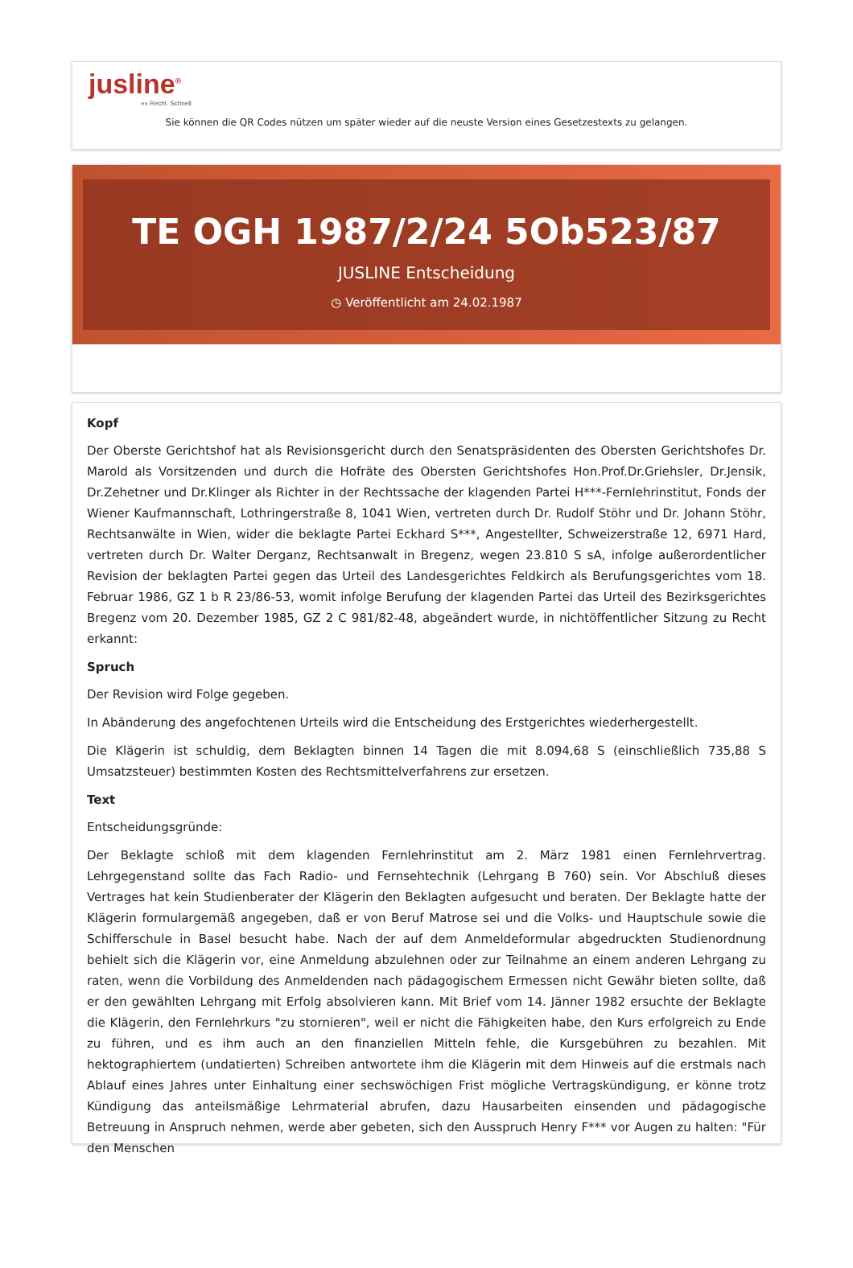jusline<sup>®</sup>
»» Recht. Schnell
Sie können die QR Codes nützen um später wieder auf die neuste Version eines Gesetzestexts zu gelangen.
TE OGH 1987/2/24 5Ob523/87
JUSLINE Entscheidung
◷ Veröffentlicht am 24.02.1987
Kopf
Der Oberste Gerichtshof hat als Revisionsgericht durch den Senatspräsidenten des Obersten Gerichtshofes Dr. Marold als Vorsitzenden und durch die Hofräte des Obersten Gerichtshofes Hon.Prof.Dr.Griehsler, Dr.Jensik, Dr.Zehetner und Dr.Klinger als Richter in der Rechtssache der klagenden Partei H***-Fernlehrinstitut, Fonds der Wiener Kaufmannschaft, Lothringerstraße 8, 1041 Wien, vertreten durch Dr. Rudolf Stöhr und Dr. Johann Stöhr, Rechtsanwälte in Wien, wider die beklagte Partei Eckhard S***, Angestellter, Schweizerstraße 12, 6971 Hard, vertreten durch Dr. Walter Derganz, Rechtsanwalt in Bregenz, wegen 23.810 S sA, infolge außerordentlicher Revision der beklagten Partei gegen das Urteil des Landesgerichtes Feldkirch als Berufungsgerichtes vom 18. Februar 1986, GZ 1 b R 23/86-53, womit infolge Berufung der klagenden Partei das Urteil des Bezirksgerichtes Bregenz vom 20. Dezember 1985, GZ 2 C 981/82-48, abgeändert wurde, in nichtöffentlicher Sitzung zu Recht erkannt:
Spruch
Der Revision wird Folge gegeben.
In Abänderung des angefochtenen Urteils wird die Entscheidung des Erstgerichtes wiederhergestellt.
Die Klägerin ist schuldig, dem Beklagten binnen 14 Tagen die mit 8.094,68 S (einschließlich 735,88 S Umsatzsteuer) bestimmten Kosten des Rechtsmittelverfahrens zur ersetzen.
Text
Entscheidungsgründe:
Der Beklagte schloß mit dem klagenden Fernlehrinstitut am 2. März 1981 einen Fernlehrvertrag. Lehrgegenstand sollte das Fach Radio- und Fernsehtechnik (Lehrgang B 760) sein. Vor Abschluß dieses Vertrages hat kein Studienberater der Klägerin den Beklagten aufgesucht und beraten. Der Beklagte hatte der Klägerin formulargemäß angegeben, daß er von Beruf Matrose sei und die Volks- und Hauptschule sowie die Schifferschule in Basel besucht habe. Nach der auf dem Anmeldeformular abgedruckten Studienordnung behielt sich die Klägerin vor, eine Anmeldung abzulehnen oder zur Teilnahme an einem anderen Lehrgang zu raten, wenn die Vorbildung des Anmeldenden nach pädagogischem Ermessen nicht Gewähr bieten sollte, daß er den gewählten Lehrgang mit Erfolg absolvieren kann. Mit Brief vom 14. Jänner 1982 ersuchte der Beklagte die Klägerin, den Fernlehrkurs "zu stornieren", weil er nicht die Fähigkeiten habe, den Kurs erfolgreich zu Ende zu führen, und es ihm auch an den finanziellen Mitteln fehle, die Kursgebühren zu bezahlen. Mit hektographiertem (undatierten) Schreiben antwortete ihm die Klägerin mit dem Hinweis auf die erstmals nach Ablauf eines Jahres unter Einhaltung einer sechswöchigen Frist mögliche Vertragskündigung, er könne trotz Kündigung das anteilsmäßige Lehrmaterial abrufen, dazu Hausarbeiten einsenden und pädagogische Betreuung in Anspruch nehmen, werde aber gebeten, sich den Ausspruch Henry F*** vor Augen zu halten: "Für den Menschen